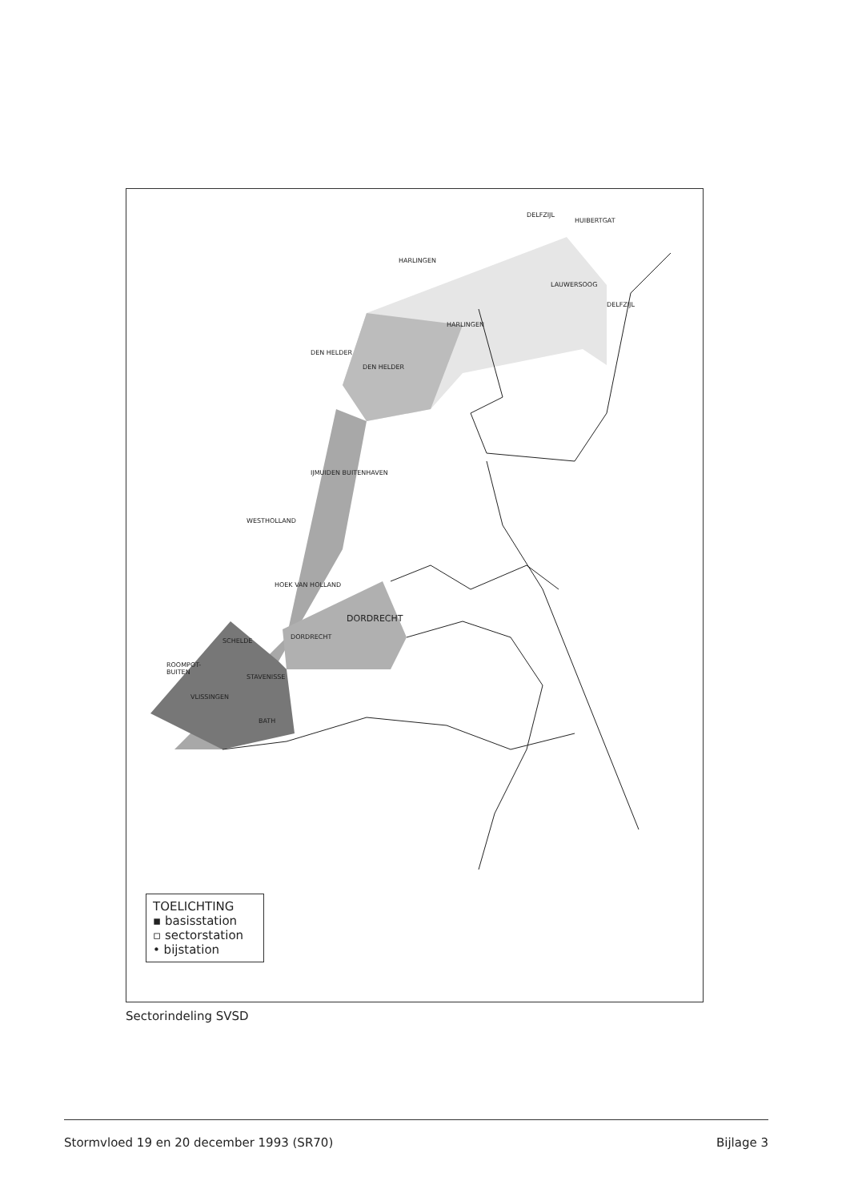DELFZIJL
HUIBERTGAT
HARLINGEN
LAUWERSOOG
DELFZIJL
HARLINGEN
DEN HELDER
DEN HELDER
IJMUIDEN BUITENHAVEN
WESTHOLLAND
HOEK VAN HOLLAND
SCHELDE
DORDRECHT
DORDRECHT
ROOMPOT-
BUITEN
STAVENISSE
VLISSINGEN
BATH
TOELICHTING
▪ basisstation
▫ sectorstation
• bijstation
Sectorindeling SVSD
Stormvloed 19 en 20 december 1993 (SR70) Bijlage 3